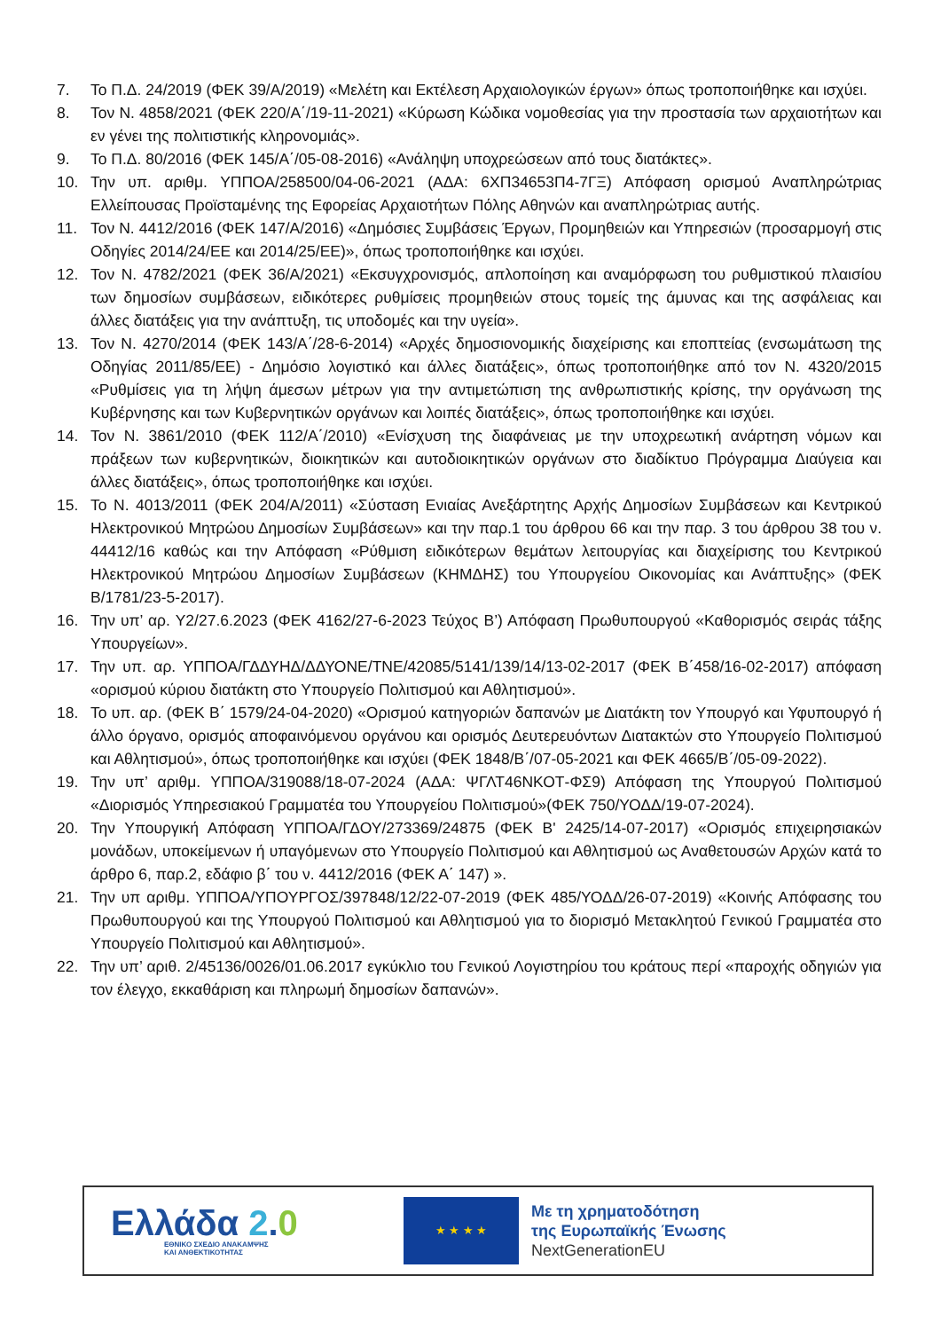7. Το Π.Δ. 24/2019 (ΦΕΚ 39/Α/2019) «Μελέτη και Εκτέλεση Αρχαιολογικών έργων» όπως τροποποιήθηκε και ισχύει.
8. Τον Ν. 4858/2021 (ΦΕΚ 220/Α΄/19-11-2021) «Κύρωση Κώδικα νομοθεσίας για την προστασία των αρχαιοτήτων και εν γένει της πολιτιστικής κληρονομιάς».
9. Το Π.Δ. 80/2016 (ΦΕΚ 145/Α΄/05-08-2016) «Ανάληψη υποχρεώσεων από τους διατάκτες».
10. Την υπ. αριθμ. ΥΠΠΟΑ/258500/04-06-2021 (ΑΔΑ: 6ΧΠ34653Π4-7ΓΞ) Απόφαση ορισμού Αναπληρώτριας Ελλείπουσας Προϊσταμένης της Εφορείας Αρχαιοτήτων Πόλης Αθηνών και αναπληρώτριας αυτής.
11. Τον Ν. 4412/2016 (ΦΕΚ 147/Α/2016) «Δημόσιες Συμβάσεις Έργων, Προμηθειών και Υπηρεσιών (προσαρμογή στις Οδηγίες 2014/24/ΕΕ και 2014/25/ΕΕ)», όπως τροποποιήθηκε και ισχύει.
12. Τον Ν. 4782/2021 (ΦΕΚ 36/Α/2021) «Εκσυγχρονισμός, απλοποίηση και αναμόρφωση του ρυθμιστικού πλαισίου των δημοσίων συμβάσεων, ειδικότερες ρυθμίσεις προμηθειών στους τομείς της άμυνας και της ασφάλειας και άλλες διατάξεις για την ανάπτυξη, τις υποδομές και την υγεία».
13. Τον Ν. 4270/2014 (ΦΕΚ 143/Α΄/28-6-2014) «Αρχές δημοσιονομικής διαχείρισης και εποπτείας (ενσωμάτωση της Οδηγίας 2011/85/ΕΕ) - Δημόσιο λογιστικό και άλλες διατάξεις», όπως τροποποιήθηκε από τον Ν. 4320/2015 «Ρυθμίσεις για τη λήψη άμεσων μέτρων για την αντιμετώπιση της ανθρωπιστικής κρίσης, την οργάνωση της Κυβέρνησης και των Κυβερνητικών οργάνων και λοιπές διατάξεις», όπως τροποποιήθηκε και ισχύει.
14. Τον Ν. 3861/2010 (ΦΕΚ 112/Α΄/2010) «Ενίσχυση της διαφάνειας με την υποχρεωτική ανάρτηση νόμων και πράξεων των κυβερνητικών, διοικητικών και αυτοδιοικητικών οργάνων στο διαδίκτυο Πρόγραμμα Διαύγεια και άλλες διατάξεις», όπως τροποποιήθηκε και ισχύει.
15. Το Ν. 4013/2011 (ΦΕΚ 204/Α/2011) «Σύσταση Ενιαίας Ανεξάρτητης Αρχής Δημοσίων Συμβάσεων και Κεντρικού Ηλεκτρονικού Μητρώου Δημοσίων Συμβάσεων» και την παρ.1 του άρθρου 66 και την παρ. 3 του άρθρου 38 του ν. 44412/16 καθώς και την Απόφαση «Ρύθμιση ειδικότερων θεμάτων λειτουργίας και διαχείρισης του Κεντρικού Ηλεκτρονικού Μητρώου Δημοσίων Συμβάσεων (ΚΗΜΔΗΣ) του Υπουργείου Οικονομίας και Ανάπτυξης» (ΦΕΚ Β/1781/23-5-2017).
16. Την υπ’ αρ. Υ2/27.6.2023 (ΦΕΚ 4162/27-6-2023 Τεύχος Β’) Απόφαση Πρωθυπουργού «Καθορισμός σειράς τάξης Υπουργείων».
17. Την υπ. αρ. ΥΠΠΟΑ/ΓΔΔΥΗΔ/ΔΔΥΟΝΕ/ΤΝΕ/42085/5141/139/14/13-02-2017 (ΦΕΚ Β΄458/16-02-2017) απόφαση «ορισμού κύριου διατάκτη στο Υπουργείο Πολιτισμού και Αθλητισμού».
18. Το υπ. αρ. (ΦΕΚ Β΄ 1579/24-04-2020) «Ορισμού κατηγοριών δαπανών με Διατάκτη τον Υπουργό και Υφυπουργό ή άλλο όργανο, ορισμός αποφαινόμενου οργάνου και ορισμός Δευτερευόντων Διατακτών στο Υπουργείο Πολιτισμού και Αθλητισμού», όπως τροποποιήθηκε και ισχύει (ΦΕΚ 1848/Β΄/07-05-2021 και ΦΕΚ 4665/Β΄/05-09-2022).
19. Την υπ’ αριθμ. ΥΠΠΟΑ/319088/18-07-2024 (ΑΔΑ: ΨΓΛΤ46ΝΚΟΤ-ΦΣ9) Απόφαση της Υπουργού Πολιτισμού «Διορισμός Υπηρεσιακού Γραμματέα του Υπουργείου Πολιτισμού»(ΦΕΚ 750/ΥΟΔΔ/19-07-2024).
20. Την Υπουργική Απόφαση ΥΠΠΟΑ/ΓΔΟΥ/273369/24875 (ΦΕΚ Β' 2425/14-07-2017) «Ορισμός επιχειρησιακών μονάδων, υποκείμενων ή υπαγόμενων στο Υπουργείο Πολιτισμού και Αθλητισμού ως Αναθετουσών Αρχών κατά το άρθρο 6, παρ.2, εδάφιο β΄ του ν. 4412/2016 (ΦΕΚ Α΄ 147) ».
21. Την υπ αριθμ. ΥΠΠΟΑ/ΥΠΟΥΡΓΟΣ/397848/12/22-07-2019 (ΦΕΚ 485/ΥΟΔΔ/26-07-2019) «Κοινής Απόφασης του Πρωθυπουργού και της Υπουργού Πολιτισμού και Αθλητισμού για το διορισμό Μετακλητού Γενικού Γραμματέα στο Υπουργείο Πολιτισμού και Αθλητισμού».
22. Την υπ’ αριθ. 2/45136/0026/01.06.2017 εγκύκλιο του Γενικού Λογιστηρίου του κράτους περί «παροχής οδηγιών για τον έλεγχο, εκκαθάριση και πληρωμή δημοσίων δαπανών».
Ελλάδα 2.0
ΕΘΝΙΚΟ ΣΧΕΔΙΟ ΑΝΑΚΑΜΨΗΣ
ΚΑΙ ΑΝΘΕΚΤΙΚΟΤΗΤΑΣ
★ ★ ★ ★
Με τη χρηματοδότηση
της Ευρωπαϊκής Ένωσης
NextGenerationEU